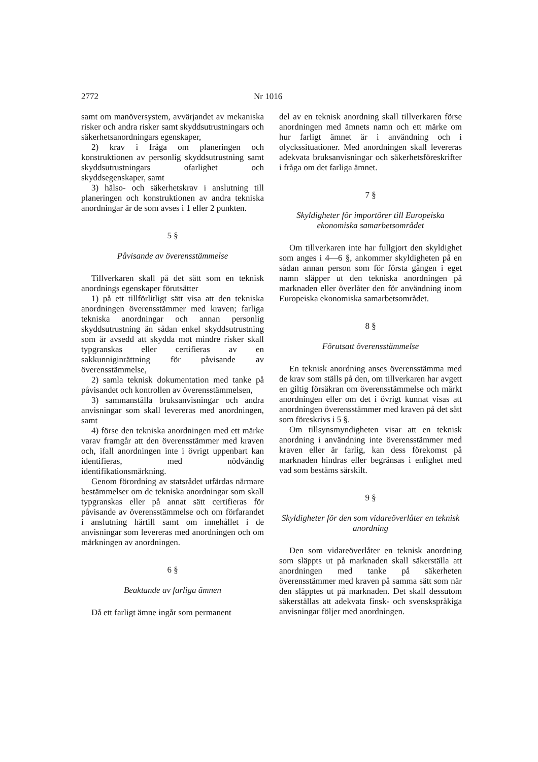2772 Nr 1016
samt om manöversystem, avvärjandet av mekaniska risker och andra risker samt skyddsutrustningars och säkerhetsanordningars egenskaper,
2) krav i fråga om planeringen och konstruktionen av personlig skyddsutrustning samt skyddsutrustningars ofarlighet och skyddsegenskaper, samt
3) hälso- och säkerhetskrav i anslutning till planeringen och konstruktionen av andra tekniska anordningar är de som avses i 1 eller 2 punkten.
5 §
Påvisande av överensstämmelse
Tillverkaren skall på det sätt som en teknisk anordnings egenskaper förutsätter
1) på ett tillförlitligt sätt visa att den tekniska anordningen överensstämmer med kraven; farliga tekniska anordningar och annan personlig skyddsutrustning än sådan enkel skyddsutrustning som är avsedd att skydda mot mindre risker skall typgranskas eller certifieras av en sakkunniginrättning för påvisande av överensstämmelse,
2) samla teknisk dokumentation med tanke på påvisandet och kontrollen av överensstämmelsen,
3) sammanställa bruksanvisningar och andra anvisningar som skall levereras med anordningen, samt
4) förse den tekniska anordningen med ett märke varav framgår att den överensstämmer med kraven och, ifall anordningen inte i övrigt uppenbart kan identifieras, med nödvändig identifikationsmärkning.
Genom förordning av statsrådet utfärdas närmare bestämmelser om de tekniska anordningar som skall typgranskas eller på annat sätt certifieras för påvisande av överensstämmelse och om förfarandet i anslutning härtill samt om innehållet i de anvisningar som levereras med anordningen och om märkningen av anordningen.
6 §
Beaktande av farliga ämnen
Då ett farligt ämne ingår som permanent
del av en teknisk anordning skall tillverkaren förse anordningen med ämnets namn och ett märke om hur farligt ämnet är i användning och i olyckssituationer. Med anordningen skall levereras adekvata bruksanvisningar och säkerhetsföreskrifter i fråga om det farliga ämnet.
7 §
Skyldigheter för importörer till Europeiska ekonomiska samarbetsområdet
Om tillverkaren inte har fullgjort den skyldighet som anges i 4—6 §, ankommer skyldigheten på en sådan annan person som för första gången i eget namn släpper ut den tekniska anordningen på marknaden eller överlåter den för användning inom Europeiska ekonomiska samarbetsområdet.
8 §
Förutsatt överensstämmelse
En teknisk anordning anses överensstämma med de krav som ställs på den, om tillverkaren har avgett en giltig försäkran om överensstämmelse och märkt anordningen eller om det i övrigt kunnat visas att anordningen överensstämmer med kraven på det sätt som föreskrivs i 5 §.
Om tillsynsmyndigheten visar att en teknisk anordning i användning inte överensstämmer med kraven eller är farlig, kan dess förekomst på marknaden hindras eller begränsas i enlighet med vad som bestäms särskilt.
9 §
Skyldigheter för den som vidareöverlåter en teknisk anordning
Den som vidareöverlåter en teknisk anordning som släppts ut på marknaden skall säkerställa att anordningen med tanke på säkerheten överensstämmer med kraven på samma sätt som när den släpptes ut på marknaden. Det skall dessutom säkerställas att adekvata finsk- och svenskspråkiga anvisningar följer med anordningen.